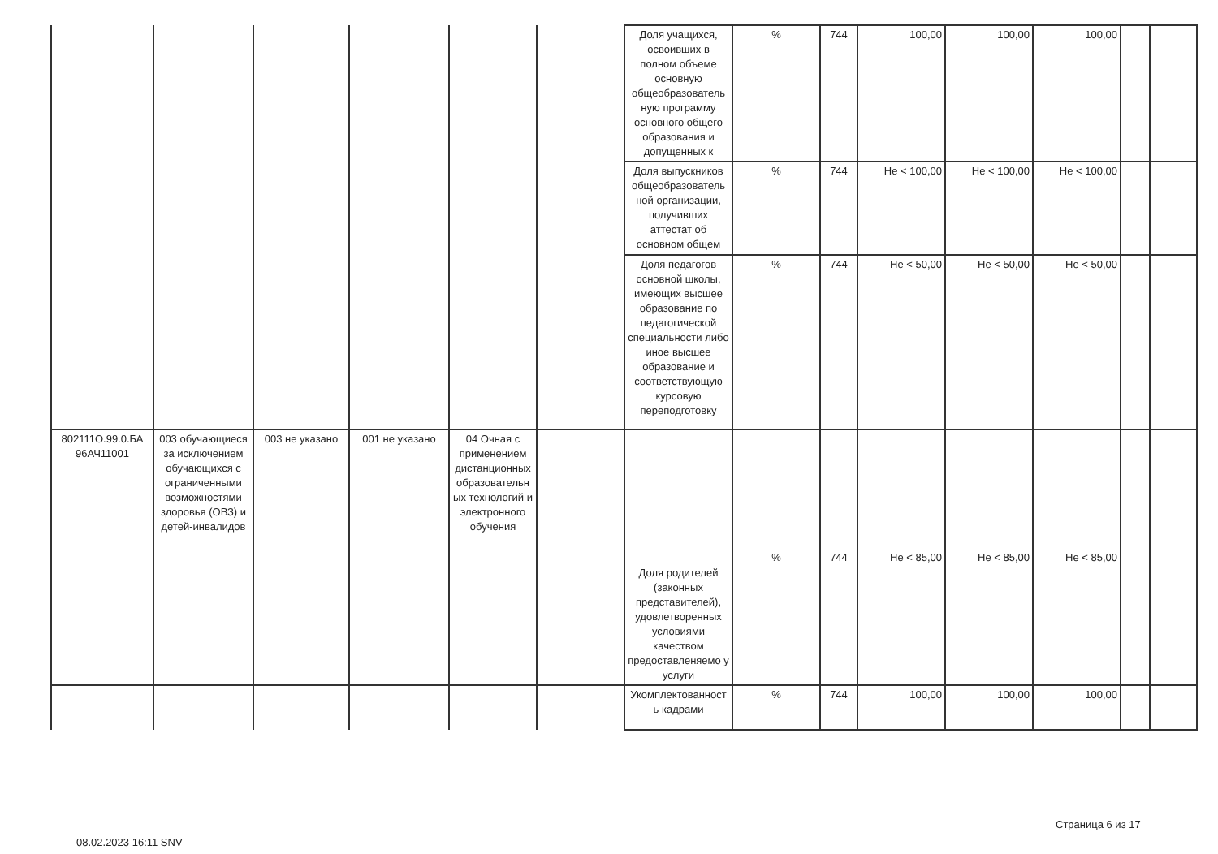| | | | | | | Доля учащихся, освоивших в полном объеме основную общеобразователь ную программу основного общего образования и допущенных к | % | 744 | 100,00 | 100,00 | 100,00 | | |
| | | | | | | Доля выпускников общеобразователь ной организации, получивших аттестат об основном общем | % | 744 | Не < 100,00 | Не < 100,00 | Не < 100,00 | | |
| | | | | | | Доля педагогов основной школы, имеющих высшее образование по педагогической специальности либо иное высшее образование и соответствующую курсовую переподготовку | % | 744 | Не < 50,00 | Не < 50,00 | Не < 50,00 | | |
| 802111О.99.0.БА 96АЧ11001 | 003 обучающиеся за исключением обучающихся с ограниченными возможностями здоровья (ОВЗ) и детей-инвалидов | 003 не указано | 001 не указано | 04 Очная с применением дистанционных образовательн ых технологий и электронного обучения | | Доля родителей (законных представителей), удовлетворенных условиями качеством предоставленяемо у услуги | % | 744 | Не < 85,00 | Не < 85,00 | Не < 85,00 | | |
| | | | | | | Укомплектованност ь кадрами | % | 744 | 100,00 | 100,00 | 100,00 | | |
Страница 6 из 17
08.02.2023 16:11 SNV